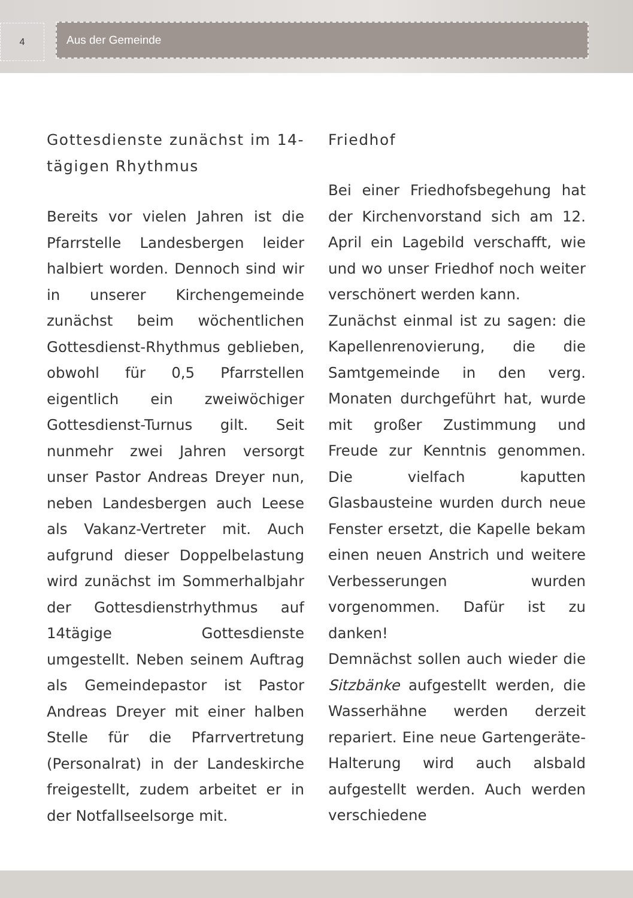4 Aus der Gemeinde
Gottesdienste zunächst im 14-tägigen Rhythmus
Bereits vor vielen Jahren ist die Pfarrstelle Landesbergen leider halbiert worden. Dennoch sind wir in unserer Kirchengemeinde zunächst beim wöchentlichen Gottesdienst-Rhythmus geblieben, obwohl für 0,5 Pfarrstellen eigentlich ein zweiwöchiger Gottesdienst-Turnus gilt. Seit nunmehr zwei Jahren versorgt unser Pastor Andreas Dreyer nun, neben Landesbergen auch Leese als Vakanz-Vertreter mit. Auch aufgrund dieser Doppelbelastung wird zunächst im Sommerhalbjahr der Gottesdienstrhythmus auf 14tägige Gottesdienste umgestellt. Neben seinem Auftrag als Gemeindepastor ist Pastor Andreas Dreyer mit einer halben Stelle für die Pfarrvertretung (Personalrat) in der Landeskirche freigestellt, zudem arbeitet er in der Notfallseelsorge mit.
Friedhof
Bei einer Friedhofsbegehung hat der Kirchenvorstand sich am 12. April ein Lagebild verschafft, wie und wo unser Friedhof noch weiter verschönert werden kann.
Zunächst einmal ist zu sagen: die Kapellenrenovierung, die die Samtgemeinde in den verg. Monaten durchgeführt hat, wurde mit großer Zustimmung und Freude zur Kenntnis genommen. Die vielfach kaputten Glasbausteine wurden durch neue Fenster ersetzt, die Kapelle bekam einen neuen Anstrich und weitere Verbesserungen wurden vorgenommen. Dafür ist zu danken!
Demnächst sollen auch wieder die Sitzbänke aufgestellt werden, die Wasserhähne werden derzeit repariert. Eine neue Gartengeräte-Halterung wird auch alsbald aufgestellt werden. Auch werden verschiedene